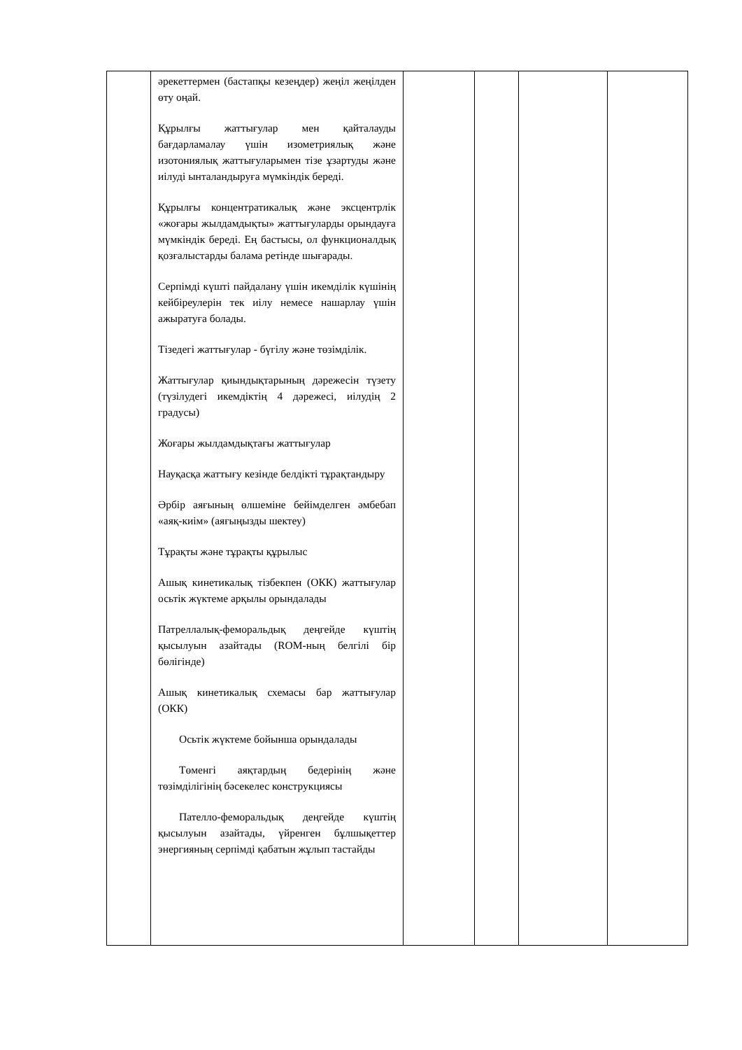| | әрекеттермен (бастапқы кезеңдер) жеңіл жеңілден өту оңай. Құрылғы жаттығулар мен қайталауды бағдарламалау үшін изометриялық және изотониялық жаттығуларымен тізе ұзартуды және иілуді ынталандыруға мүмкіндік береді. Құрылғы концентратикалық және эксцентрлік «жоғары жылдамдықты» жаттығуларды орындауға мүмкіндік береді. Ең бастысы, ол функционалдық қозғалыстарды балама ретінде шығарады. Серпімді күшті пайдалану үшін икемділік күшінің кейбіреулерін тек иілу немесе нашарлау үшін ажыратуға болады. Тізедегі жаттығулар - бүгілу және төзімділік. Жаттығулар қиындықтарының дәрежесін түзету (түзілудегі икемдіктің 4 дәрежесі, иілудің 2 градусы) Жоғары жылдамдықтағы жаттығулар Науқасқа жаттығу кезінде белдікті тұрақтандыру Әрбір аяғының өлшеміне бейімделген әмбебап «аяқ-киім» (аяғыңызды шектеу) Тұрақты және тұрақты құрылыс Ашық кинетикалық тізбекпен (ОКК) жаттығулар осьтік жүктеме арқылы орындалады Патреллалық-феморальдық деңгейде күштің қысылуын азайтады (ROM-ның белгілі бір бөлігінде) Ашық кинетикалық схемасы бар жаттығулар (ОКК) Осьтік жүктеме бойынша орындалады Төменгі аяқтардың бедерінің және төзімділігінің бәсекелес конструкциясы Пателло-феморальдық деңгейде күштің қысылуын азайтады, үйренген бұлшықеттер энергияның серпімді қабатын жұлып тастайды | | | | |